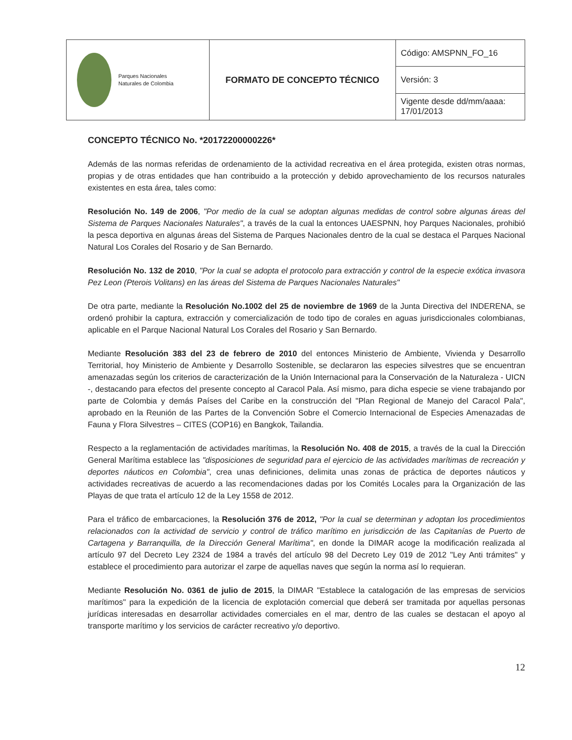| Parques Nacionales Naturales de Colombia | FORMATO DE CONCEPTO TÉCNICO | Código: AMSPNN_FO_16 |
| | | Versión: 3 |
| | | Vigente desde dd/mm/aaaa: 17/01/2013 |
CONCEPTO TÉCNICO No. *20172200000226*
Además de las normas referidas de ordenamiento de la actividad recreativa en el área protegida, existen otras normas, propias y de otras entidades que han contribuido a la protección y debido aprovechamiento de los recursos naturales existentes en esta área, tales como:
Resolución No. 149 de 2006, "Por medio de la cual se adoptan algunas medidas de control sobre algunas áreas del Sistema de Parques Nacionales Naturales", a través de la cual la entonces UAESPNN, hoy Parques Nacionales, prohibió la pesca deportiva en algunas áreas del Sistema de Parques Nacionales dentro de la cual se destaca el Parques Nacional Natural Los Corales del Rosario y de San Bernardo.
Resolución No. 132 de 2010, "Por la cual se adopta el protocolo para extracción y control de la especie exótica invasora Pez Leon (Pterois Volitans) en las áreas del Sistema de Parques Nacionales Naturales"
De otra parte, mediante la Resolución No.1002 del 25 de noviembre de 1969 de la Junta Directiva del INDERENA, se ordenó prohibir la captura, extracción y comercialización de todo tipo de corales en aguas jurisdiccionales colombianas, aplicable en el Parque Nacional Natural Los Corales del Rosario y San Bernardo.
Mediante Resolución 383 del 23 de febrero de 2010 del entonces Ministerio de Ambiente, Vivienda y Desarrollo Territorial, hoy Ministerio de Ambiente y Desarrollo Sostenible, se declararon las especies silvestres que se encuentran amenazadas según los criterios de caracterización de la Unión Internacional para la Conservación de la Naturaleza - UICN -, destacando para efectos del presente concepto al Caracol Pala. Así mismo, para dicha especie se viene trabajando por parte de Colombia y demás Países del Caribe en la construcción del "Plan Regional de Manejo del Caracol Pala", aprobado en la Reunión de las Partes de la Convención Sobre el Comercio Internacional de Especies Amenazadas de Fauna y Flora Silvestres – CITES (COP16) en Bangkok, Tailandia.
Respecto a la reglamentación de actividades marítimas, la Resolución No. 408 de 2015, a través de la cual la Dirección General Marítima establece las "disposiciones de seguridad para el ejercicio de las actividades marítimas de recreación y deportes náuticos en Colombia", crea unas definiciones, delimita unas zonas de práctica de deportes náuticos y actividades recreativas de acuerdo a las recomendaciones dadas por los Comités Locales para la Organización de las Playas de que trata el artículo 12 de la Ley 1558 de 2012.
Para el tráfico de embarcaciones, la Resolución 376 de 2012, "Por la cual se determinan y adoptan los procedimientos relacionados con la actividad de servicio y control de tráfico marítimo en jurisdicción de las Capitanías de Puerto de Cartagena y Barranquilla, de la Dirección General Marítima", en donde la DIMAR acoge la modificación realizada al artículo 97 del Decreto Ley 2324 de 1984 a través del artículo 98 del Decreto Ley 019 de 2012 "Ley Anti trámites" y establece el procedimiento para autorizar el zarpe de aquellas naves que según la norma así lo requieran.
Mediante Resolución No. 0361 de julio de 2015, la DIMAR "Establece la catalogación de las empresas de servicios marítimos" para la expedición de la licencia de explotación comercial que deberá ser tramitada por aquellas personas jurídicas interesadas en desarrollar actividades comerciales en el mar, dentro de las cuales se destacan el apoyo al transporte marítimo y los servicios de carácter recreativo y/o deportivo.
12